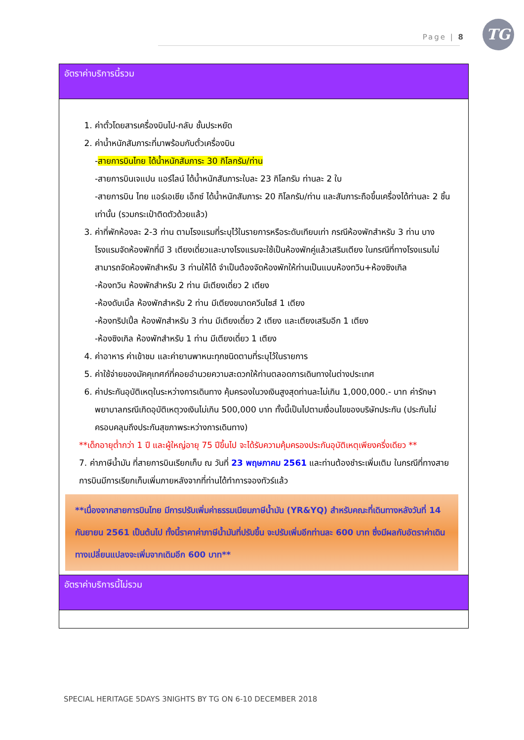Page | 8
TG
| อัตราค่าบริการนี้รวม |
| 1. ค่าตั๋วโดยสารเครื่องบินไป-กลับ ชั้นประหยัด 2. ค่าน้ำหนักสัมภาระที่มาพร้อมกับตั๋วเครื่องบิน - สายการบินไทย ได้น้ำหนักสัมภาระ 30 กิโลกรัม/ท่าน -สายการบินเจแปน แอร์ไลน์ ได้น้ำหนักสัมภาระใบละ 23 กิโลกรัม ท่านละ 2 ใบ -สายการบิน ไทย แอร์เอเชีย เอ็กซ์ ได้น้ำหนักสัมภาระ 20 กิโลกรัม/ท่าน และสัมภาระถือขึ้นเครื่องได้ท่านละ 2 ชิ้นเท่านั้น (รวมกระเป๋าติดตัวด้วยแล้ว) 3. ค่าที่พักห้องละ 2-3 ท่าน ตามโรงแรมที่ระบุไว้ในรายการหรือระดับเทียบเท่า กรณีห้องพักสำหรับ 3 ท่าน บางโรงแรมจัดห้องพักที่มี 3 เตียงเดี่ยวและบางโรงแรมจะใช้เป็นห้องพักคู่แล้วเสริมเตียง ในกรณีที่ทางโรงแรมไม่สามารถจัดห้องพักสำหรับ 3 ท่านให้ได้ จำเป็นต้องจัดห้องพักให้ท่านเป็นแบบห้องทวิน+ห้องซิงเกิล -ห้องทวิน ห้องพักสำหรับ 2 ท่าน มีเตียงเดี่ยว 2 เตียง -ห้องดับเบิ้ล ห้องพักสำหรับ 2 ท่าน มีเตียงขนาดควีนไซส์ 1 เตียง -ห้องทริปเปิ้ล ห้องพักสำหรับ 3 ท่าน มีเตียงเดี่ยว 2 เตียง และเตียงเสริมอีก 1 เตียง -ห้องซิงเกิล ห้องพักสำหรับ 1 ท่าน มีเตียงเดี่ยว 1 เตียง 4. ค่าอาหาร ค่าเข้าชม และค่ายานพาหนะทุกชนิดตามที่ระบุไว้ในรายการ 5. ค่าใช้จ่ายของมัคคุเทศก์ที่คอยอำนวยความสะดวกให้ท่านตลอดการเดินทางในต่างประเทศ 6. ค่าประกันอุบัติเหตุในระหว่างการเดินทาง คุ้มครองในวงเงินสูงสุดท่านละไม่เกิน 1,000,000.- บาท ค่ารักษาพยาบาลกรณีเกิดอุบัติเหตุวงเงินไม่เกิน 500,000 บาท ทั้งนี้เป็นไปตามเงื่อนไขของบริษัทประกัน (ประกันไม่ครอบคลุมถึงประกันสุขภาพระหว่างการเดินทาง) **เด็กอายุต่ำกว่า 1 ปี และผู้ใหญ่อายุ 75 ปีขึ้นไป จะได้รับความคุ้มครองประกันอุบัติเหตุเพียงครึ่งเดียว ** 7. ค่าภาษีน้ำมัน ที่สายการบินเรียกเก็บ ณ วันที่ 23 พฤษภาคม 2561 และท่านต้องชำระเพิ่มเติม ในกรณีที่ทางสายการบินมีการเรียกเก็บเพิ่มภายหลังจากที่ท่านได้ทำการจองทัวร์แล้ว **เนื่องจากสายการบินไทย มีการปรับเพิ่มค่าธรรมเนียมภาษีน้ำมัน (YR&YQ) สำหรับคณะที่เดินทางหลังวันที่ 14 กันยายน 2561 เป็นต้นไป ทั้งนี้ราคาค่าภาษีน้ำมันที่ปรับขึ้น จะปรับเพิ่มอีกท่านละ 600 บาท ซึ่งมีผลกับอัตราค่าเดินทางเปลี่ยนแปลงจะเพิ่มจากเดิมอีก 600 บาท** |
| อัตราค่าบริการนี้ไม่รวม |
SPECIAL HERITAGE 5DAYS 3NIGHTS BY TG ON 6-10 DECEMBER 2018